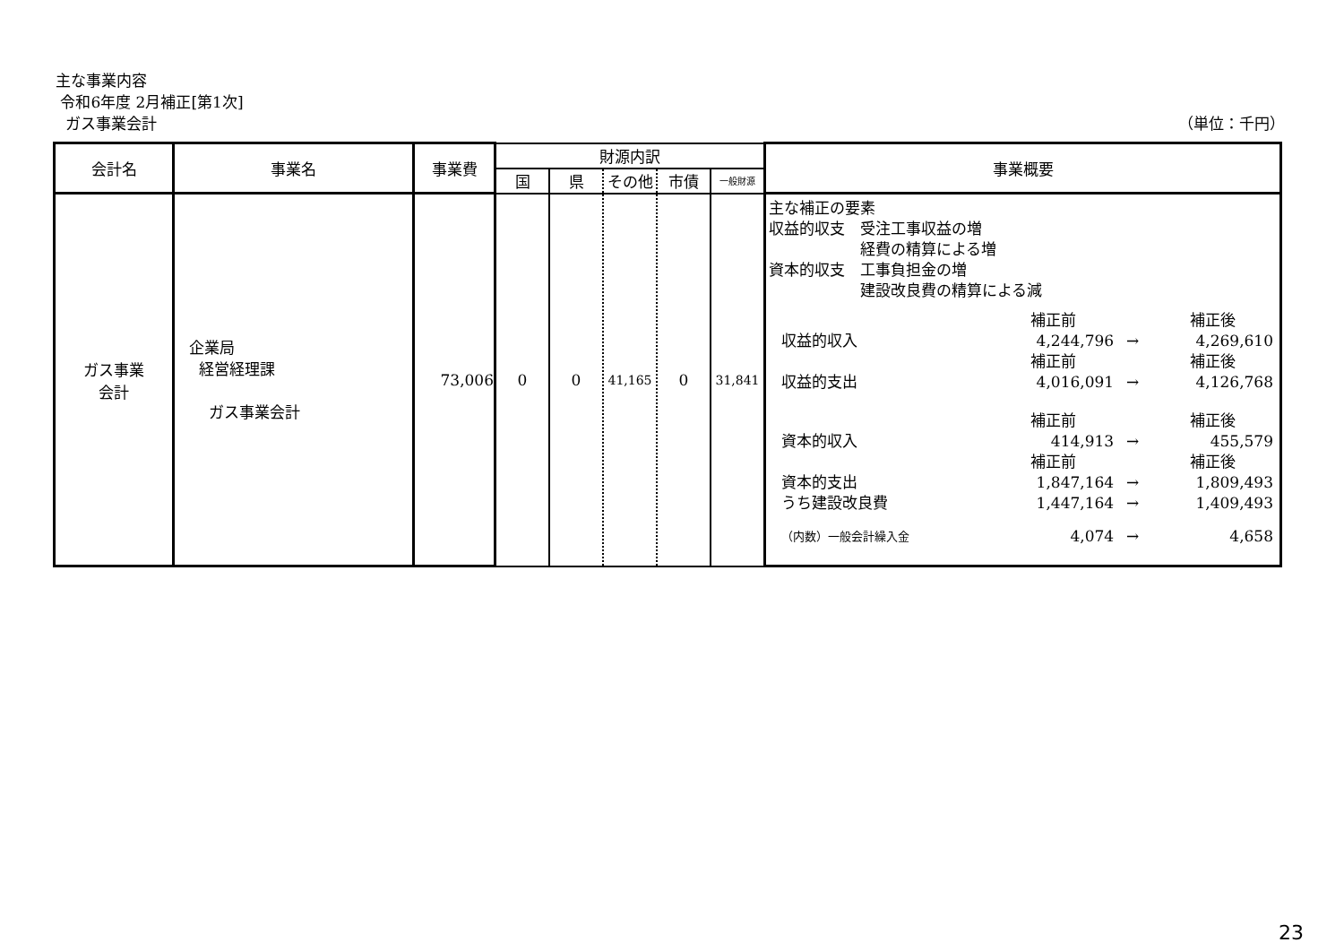主な事業内容
令和6年度 2月補正[第1次]
ガス事業会計 （単位：千円）
| 会計名 | 事業名 | 事業費 | 財源内訳 | | | | | 事業概要 |
| --- | --- | --- | --- | --- | --- | --- | --- | --- |
| | | | 国 | 県 | その他 | 市債 | 一般財源 | |
| ガス事業 会計 | 企業局 経営経理課 ガス事業会計 | 73,006 | 0 | 0 | 41,165 | 0 | 31,841 | 主な補正の要素 収益的収支 受注工事収益の増 経費の精算による増 資本的収支 工事負担金の増 建設改良費の精算による減 / / 補正前 / / 補正後 / / 収益的収入 / 4,244,796 / → / 4,269,610 / / / 補正前 / / 補正後 / / 収益的支出 / 4,016,091 / → / 4,126,768 / / / 補正前 / / 補正後 / / 資本的収入 / 414,913 / → / 455,579 / / / 補正前 / / 補正後 / / 資本的支出 / 1,847,164 / → / 1,809,493 / / うち建設改良費 / 1,447,164 / → / 1,409,493 / / （内数）一般会計繰入金 / 4,074 / → / 4,658 / |
23